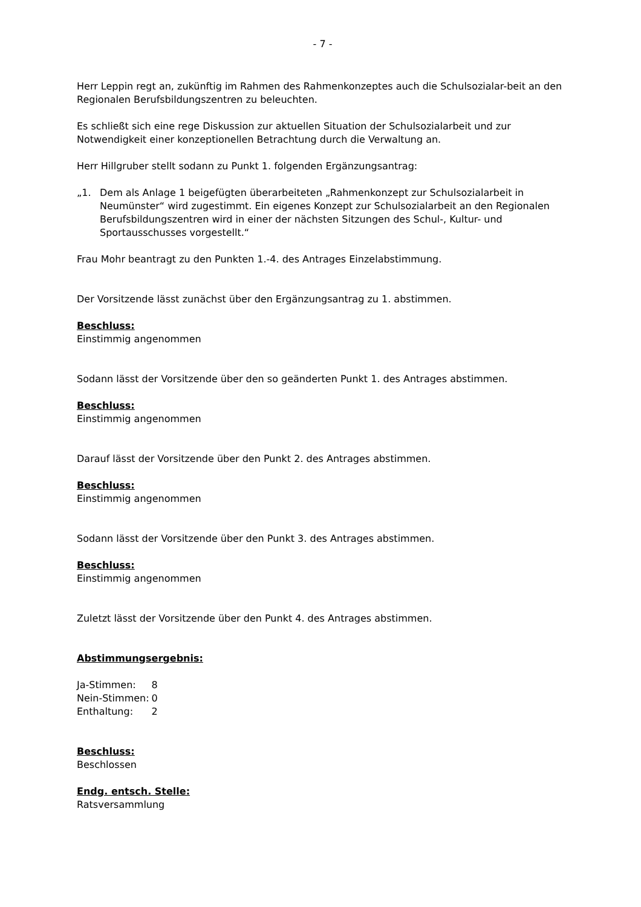- 7 -
Herr Leppin regt an, zukünftig im Rahmen des Rahmenkonzeptes auch die Schulsozialar-beit an den Regionalen Berufsbildungszentren zu beleuchten.
Es schließt sich eine rege Diskussion zur aktuellen Situation der Schulsozialarbeit und zur Notwendigkeit einer konzeptionellen Betrachtung durch die Verwaltung an.
Herr Hillgruber stellt sodann zu Punkt 1. folgenden Ergänzungsantrag:
„1. Dem als Anlage 1 beigefügten überarbeiteten „Rahmenkonzept zur Schulsozialarbeit in Neumünster“ wird zugestimmt. Ein eigenes Konzept zur Schulsozialarbeit an den Regionalen Berufsbildungszentren wird in einer der nächsten Sitzungen des Schul-, Kultur- und Sportausschusses vorgestellt.“
Frau Mohr beantragt zu den Punkten 1.-4. des Antrages Einzelabstimmung.
Der Vorsitzende lässt zunächst über den Ergänzungsantrag zu 1. abstimmen.
Beschluss:
Einstimmig angenommen
Sodann lässt der Vorsitzende über den so geänderten Punkt 1. des Antrages abstimmen.
Beschluss:
Einstimmig angenommen
Darauf lässt der Vorsitzende über den Punkt 2. des Antrages abstimmen.
Beschluss:
Einstimmig angenommen
Sodann lässt der Vorsitzende über den Punkt 3. des Antrages abstimmen.
Beschluss:
Einstimmig angenommen
Zuletzt lässt der Vorsitzende über den Punkt 4. des Antrages abstimmen.
Abstimmungsergebnis:
| Ja-Stimmen: | 8 |
| Nein-Stimmen: | 0 |
| Enthaltung: | 2 |
Beschluss:
Beschlossen
Endg. entsch. Stelle:
Ratsversammlung